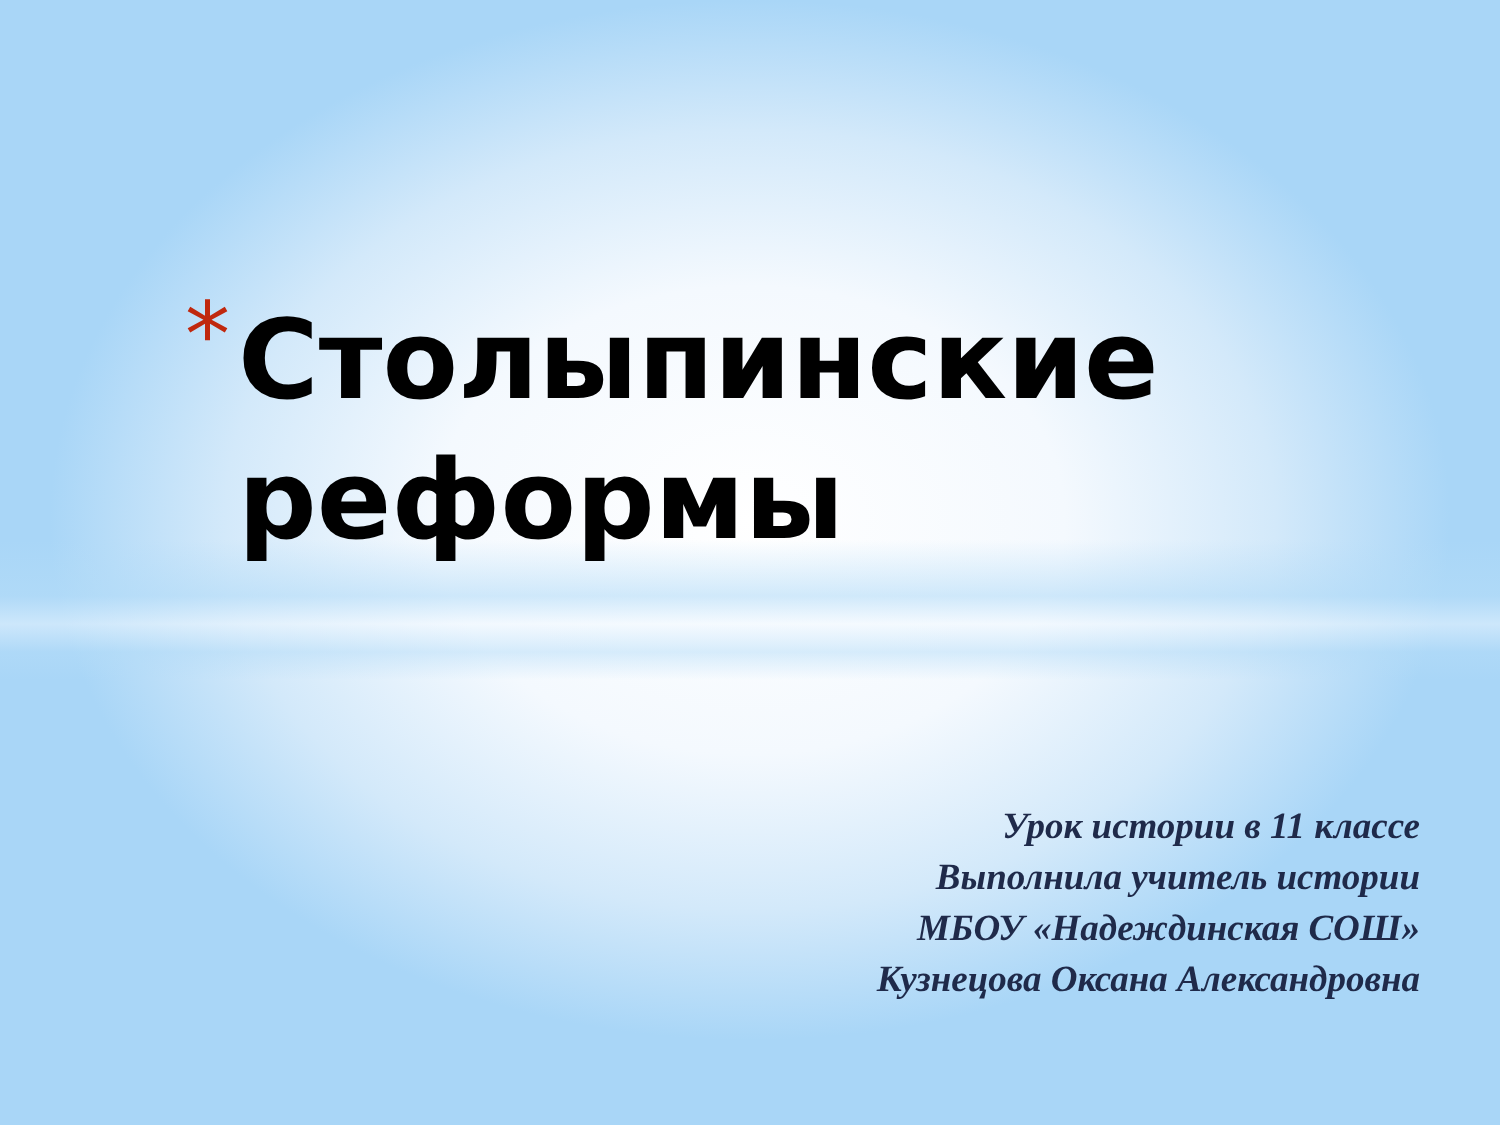*
Столыпинские
реформы
Урок истории в 11 классе
Выполнила учитель истории
МБОУ «Надеждинская СОШ»
Кузнецова Оксана Александровна